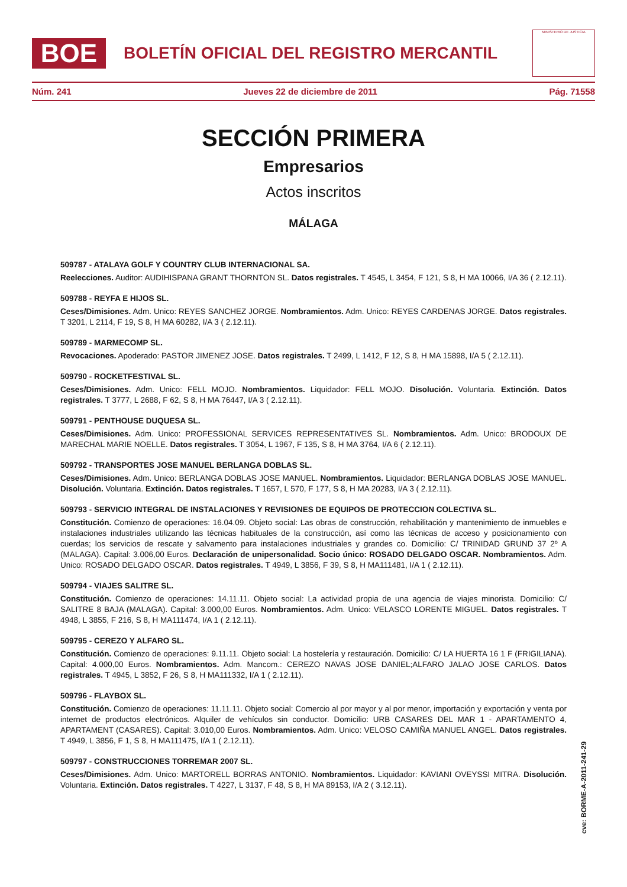BOE
BOLETÍN OFICIAL DEL REGISTRO MERCANTIL
MINISTERIO DE JUSTICIA
Núm. 241 Jueves 22 de diciembre de 2011 Pág. 71558
SECCIÓN PRIMERA
Empresarios
Actos inscritos
MÁLAGA
509787 - ATALAYA GOLF Y COUNTRY CLUB INTERNACIONAL SA.
Reelecciones. Auditor: AUDIHISPANA GRANT THORNTON SL. Datos registrales. T 4545, L 3454, F 121, S 8, H MA 10066, I/A 36 ( 2.12.11).
509788 - REYFA E HIJOS SL.
Ceses/Dimisiones. Adm. Unico: REYES SANCHEZ JORGE. Nombramientos. Adm. Unico: REYES CARDENAS JORGE. Datos registrales. T 3201, L 2114, F 19, S 8, H MA 60282, I/A 3 ( 2.12.11).
509789 - MARMECOMP SL.
Revocaciones. Apoderado: PASTOR JIMENEZ JOSE. Datos registrales. T 2499, L 1412, F 12, S 8, H MA 15898, I/A 5 ( 2.12.11).
509790 - ROCKETFESTIVAL SL.
Ceses/Dimisiones. Adm. Unico: FELL MOJO. Nombramientos. Liquidador: FELL MOJO. Disolución. Voluntaria. Extinción. Datos registrales. T 3777, L 2688, F 62, S 8, H MA 76447, I/A 3 ( 2.12.11).
509791 - PENTHOUSE DUQUESA SL.
Ceses/Dimisiones. Adm. Unico: PROFESSIONAL SERVICES REPRESENTATIVES SL. Nombramientos. Adm. Unico: BRODOUX DE MARECHAL MARIE NOELLE. Datos registrales. T 3054, L 1967, F 135, S 8, H MA 3764, I/A 6 ( 2.12.11).
509792 - TRANSPORTES JOSE MANUEL BERLANGA DOBLAS SL.
Ceses/Dimisiones. Adm. Unico: BERLANGA DOBLAS JOSE MANUEL. Nombramientos. Liquidador: BERLANGA DOBLAS JOSE MANUEL. Disolución. Voluntaria. Extinción. Datos registrales. T 1657, L 570, F 177, S 8, H MA 20283, I/A 3 ( 2.12.11).
509793 - SERVICIO INTEGRAL DE INSTALACIONES Y REVISIONES DE EQUIPOS DE PROTECCION COLECTIVA SL.
Constitución. Comienzo de operaciones: 16.04.09. Objeto social: Las obras de construcción, rehabilitación y mantenimiento de inmuebles e instalaciones industriales utilizando las técnicas habituales de la construcción, así como las técnicas de acceso y posicionamiento con cuerdas; los servicios de rescate y salvamento para instalaciones industriales y grandes co. Domicilio: C/ TRINIDAD GRUND 37 2º A (MALAGA). Capital: 3.006,00 Euros. Declaración de unipersonalidad. Socio único: ROSADO DELGADO OSCAR. Nombramientos. Adm. Unico: ROSADO DELGADO OSCAR. Datos registrales. T 4949, L 3856, F 39, S 8, H MA111481, I/A 1 ( 2.12.11).
509794 - VIAJES SALITRE SL.
Constitución. Comienzo de operaciones: 14.11.11. Objeto social: La actividad propia de una agencia de viajes minorista. Domicilio: C/ SALITRE 8 BAJA (MALAGA). Capital: 3.000,00 Euros. Nombramientos. Adm. Unico: VELASCO LORENTE MIGUEL. Datos registrales. T 4948, L 3855, F 216, S 8, H MA111474, I/A 1 ( 2.12.11).
509795 - CEREZO Y ALFARO SL.
Constitución. Comienzo de operaciones: 9.11.11. Objeto social: La hostelería y restauración. Domicilio: C/ LA HUERTA 16 1 F (FRIGILIANA). Capital: 4.000,00 Euros. Nombramientos. Adm. Mancom.: CEREZO NAVAS JOSE DANIEL;ALFARO JALAO JOSE CARLOS. Datos registrales. T 4945, L 3852, F 26, S 8, H MA111332, I/A 1 ( 2.12.11).
509796 - FLAYBOX SL.
Constitución. Comienzo de operaciones: 11.11.11. Objeto social: Comercio al por mayor y al por menor, importación y exportación y venta por internet de productos electrónicos. Alquiler de vehículos sin conductor. Domicilio: URB CASARES DEL MAR 1 - APARTAMENTO 4, APARTAMENT (CASARES). Capital: 3.010,00 Euros. Nombramientos. Adm. Unico: VELOSO CAMIÑA MANUEL ANGEL. Datos registrales. T 4949, L 3856, F 1, S 8, H MA111475, I/A 1 ( 2.12.11).
509797 - CONSTRUCCIONES TORREMAR 2007 SL.
Ceses/Dimisiones. Adm. Unico: MARTORELL BORRAS ANTONIO. Nombramientos. Liquidador: KAVIANI OVEYSSI MITRA. Disolución. Voluntaria. Extinción. Datos registrales. T 4227, L 3137, F 48, S 8, H MA 89153, I/A 2 ( 3.12.11).
cve: BORME-A-2011-241-29